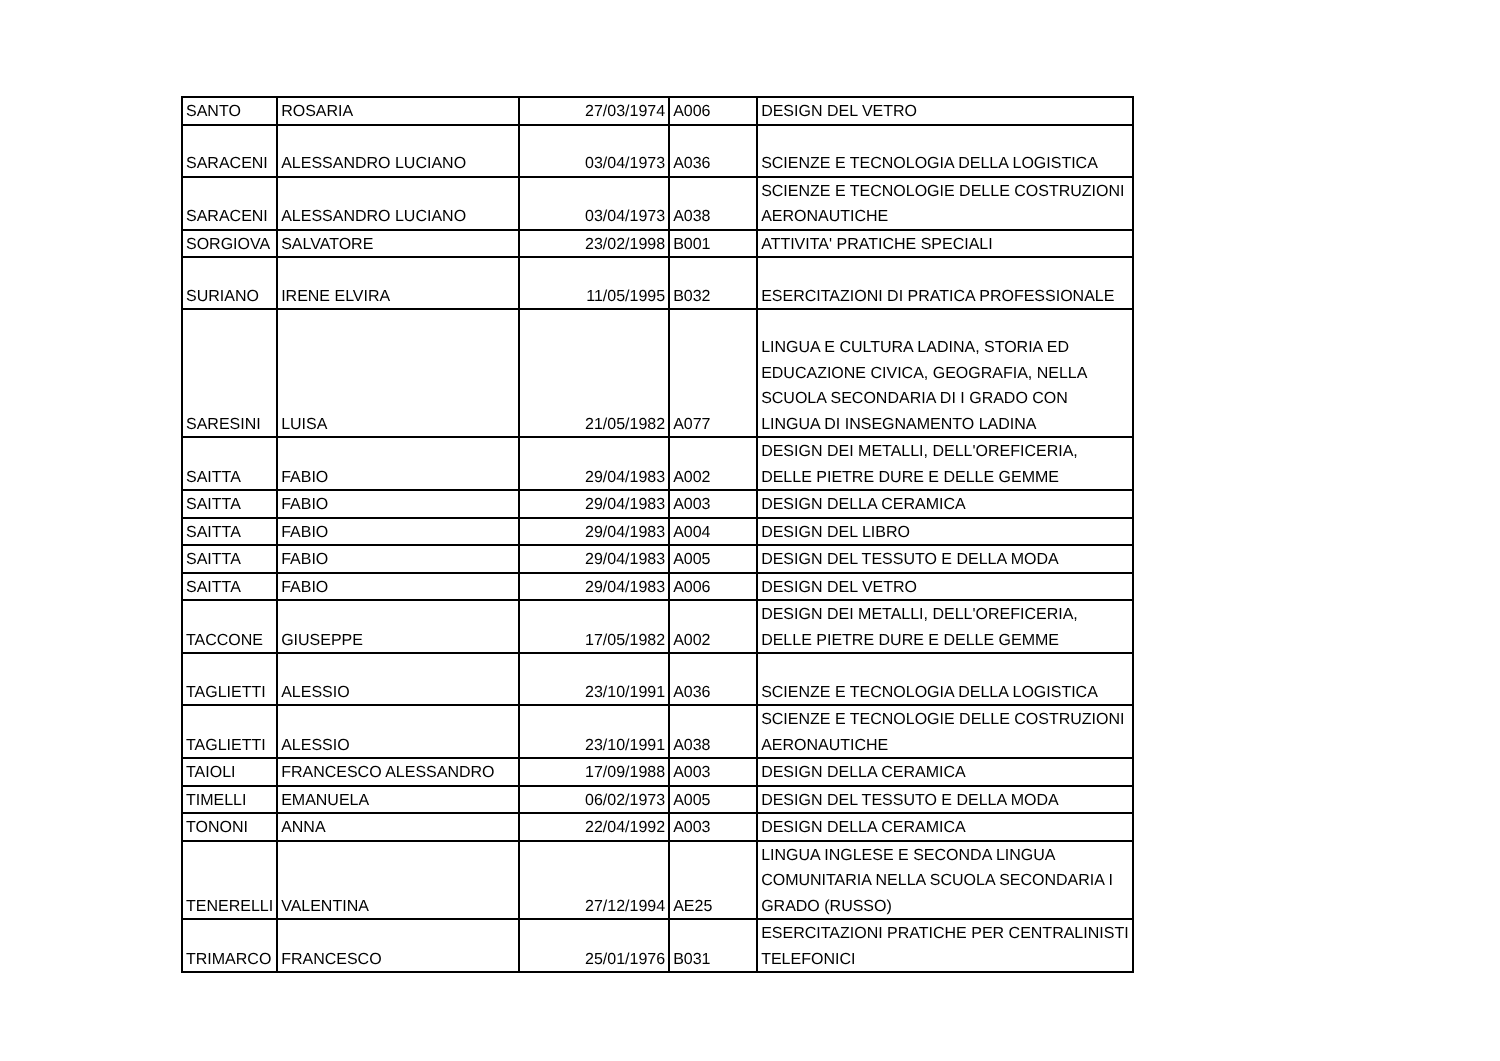| SANTO | ROSARIA | 27/03/1974 | A006 | DESIGN DEL VETRO |
| SARACENI | ALESSANDRO LUCIANO | 03/04/1973 | A036 | SCIENZE E TECNOLOGIA DELLA LOGISTICA |
| SARACENI | ALESSANDRO LUCIANO | 03/04/1973 | A038 | SCIENZE E TECNOLOGIE DELLE COSTRUZIONI AERONAUTICHE |
| SORGIOVA | SALVATORE | 23/02/1998 | B001 | ATTIVITA' PRATICHE SPECIALI |
| SURIANO | IRENE ELVIRA | 11/05/1995 | B032 | ESERCITAZIONI DI PRATICA PROFESSIONALE |
| SARESINI | LUISA | 21/05/1982 | A077 | LINGUA E CULTURA LADINA, STORIA ED EDUCAZIONE CIVICA, GEOGRAFIA, NELLA SCUOLA SECONDARIA DI I GRADO CON LINGUA DI INSEGNAMENTO LADINA |
| SAITTA | FABIO | 29/04/1983 | A002 | DESIGN DEI METALLI, DELL'OREFICERIA, DELLE PIETRE DURE E DELLE GEMME |
| SAITTA | FABIO | 29/04/1983 | A003 | DESIGN DELLA CERAMICA |
| SAITTA | FABIO | 29/04/1983 | A004 | DESIGN DEL LIBRO |
| SAITTA | FABIO | 29/04/1983 | A005 | DESIGN DEL TESSUTO E DELLA MODA |
| SAITTA | FABIO | 29/04/1983 | A006 | DESIGN DEL VETRO |
| TACCONE | GIUSEPPE | 17/05/1982 | A002 | DESIGN DEI METALLI, DELL'OREFICERIA, DELLE PIETRE DURE E DELLE GEMME |
| TAGLIETTI | ALESSIO | 23/10/1991 | A036 | SCIENZE E TECNOLOGIA DELLA LOGISTICA |
| TAGLIETTI | ALESSIO | 23/10/1991 | A038 | SCIENZE E TECNOLOGIE DELLE COSTRUZIONI AERONAUTICHE |
| TAIOLI | FRANCESCO ALESSANDRO | 17/09/1988 | A003 | DESIGN DELLA CERAMICA |
| TIMELLI | EMANUELA | 06/02/1973 | A005 | DESIGN DEL TESSUTO E DELLA MODA |
| TONONI | ANNA | 22/04/1992 | A003 | DESIGN DELLA CERAMICA |
| TENERELLI | VALENTINA | 27/12/1994 | AE25 | LINGUA INGLESE E SECONDA LINGUA COMUNITARIA NELLA SCUOLA SECONDARIA I GRADO (RUSSO) |
| TRIMARCO | FRANCESCO | 25/01/1976 | B031 | ESERCITAZIONI PRATICHE PER CENTRALINISTI TELEFONICI |